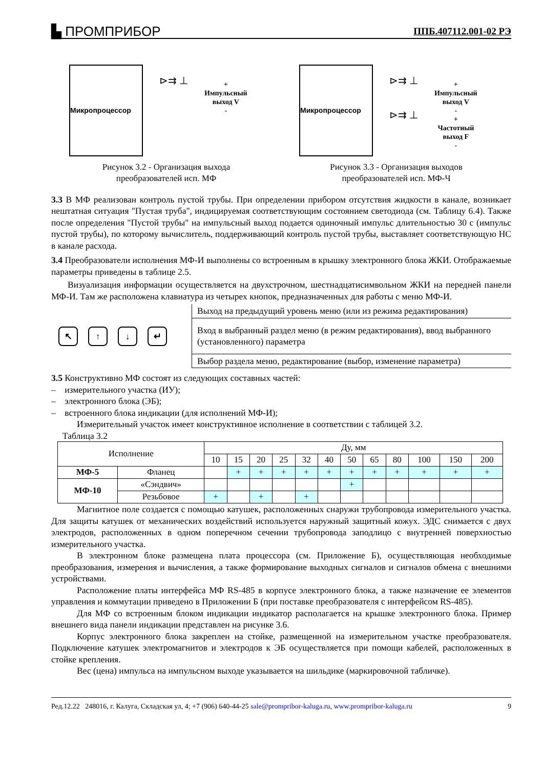▙ ПРОМПРИБОР ППБ.407112.001-02 РЭ
Микропроцессор
⊳⇉ ⊥
+
Импульсный
выход V
-
Рисунок 3.2 - Организация выхода
преобразователей исп. МФ
Микропроцессор
⊳⇉ ⊥
⊳⇉ ⊥
+
Импульсный
выход V
-
+
Частотный
выход F
-
Рисунок 3.3 - Организация выходов
преобразователей исп. МФ-Ч
3.3 В МФ реализован контроль пустой трубы. При определении прибором отсутствия жидкости в канале, возникает нештатная ситуация "Пустая труба", индицируемая соответствующим состоянием светодиода (см. Таблицу 6.4). Также после определения "Пустой трубы" на импульсный выход подается одиночный импульс длительностью 30 с (импульс пустой трубы), по которому вычислитель, поддерживающий контроль пустой трубы, выставляет соответствующую НС в канале расхода.
3.4 Преобразователи исполнения МФ-И выполнены со встроенным в крышку электронного блока ЖКИ. Отображаемые параметры приведены в таблице 2.5.
Визуализация информации осуществляется на двухстрочном, шестнадцатисимвольном ЖКИ на передней панели МФ-И. Там же расположена клавиатура из четырех кнопок, предназначенных для работы с меню МФ-И.
↖ ↑ ↓ ↵
Выход на предыдущий уровень меню (или из режима редактирования)
Вход в выбранный раздел меню (в режим редактирования), ввод выбранного (установленного) параметра
Выбор раздела меню, редактирование (выбор, изменение параметра)
3.5 Конструктивно МФ состоят из следующих составных частей:
– измерительного участка (ИУ);
– электронного блока (ЭБ);
– встроенного блока индикации (для исполнений МФ-И);
Измерительный участок имеет конструктивное исполнение в соответствии с таблицей 3.2.
Таблица 3.2
| Исполнение | | Ду, мм | | | | | | | | | | | |
| --- | --- | --- | --- | --- | --- | --- | --- | --- | --- | --- | --- | --- | --- |
| | | 10 | 15 | 20 | 25 | 32 | 40 | 50 | 65 | 80 | 100 | 150 | 200 |
| МФ-5 | Фланец | | + | + | + | + | + | + | + | + | + | + | + |
| МФ-10 | «Сэндвич» | | | | | | | + | | | | | |
| | Резьбовое | + | | + | | + | | | | | | | |
Магнитное поле создается с помощью катушек, расположенных снаружи трубопровода измерительного участка. Для защиты катушек от механических воздействий используется наружный защитный кожух. ЭДС снимается с двух электродов, расположенных в одном поперечном сечении трубопровода заподлицо с внутренней поверхностью измерительного участка.
В электронном блоке размещена плата процессора (см. Приложение Б), осуществляющая необходимые преобразования, измерения и вычисления, а также формирование выходных сигналов и сигналов обмена с внешними устройствами.
Расположение платы интерфейса МФ RS-485 в корпусе электронного блока, а также назначение ее элементов управления и коммутации приведено в Приложении Б (при поставке преобразователя с интерфейсом RS-485).
Для МФ со встроенным блоком индикации индикатор располагается на крышке электронного блока. Пример внешнего вида панели индикации представлен на рисунке 3.6.
Корпус электронного блока закреплен на стойке, размещенной на измерительном участке преобразователя. Подключение катушек электромагнитов и электродов к ЭБ осуществляется при помощи кабелей, расположенных в стойке крепления.
Вес (цена) импульса на импульсном выходе указывается на шильдике (маркировочной табличке).
Ред.12.22 248016, г. Калуга, Складская ул, 4; +7 (906) 640-44-25 sale@prompribor-kaluga.ru, www.prompribor-kaluga.ru 9